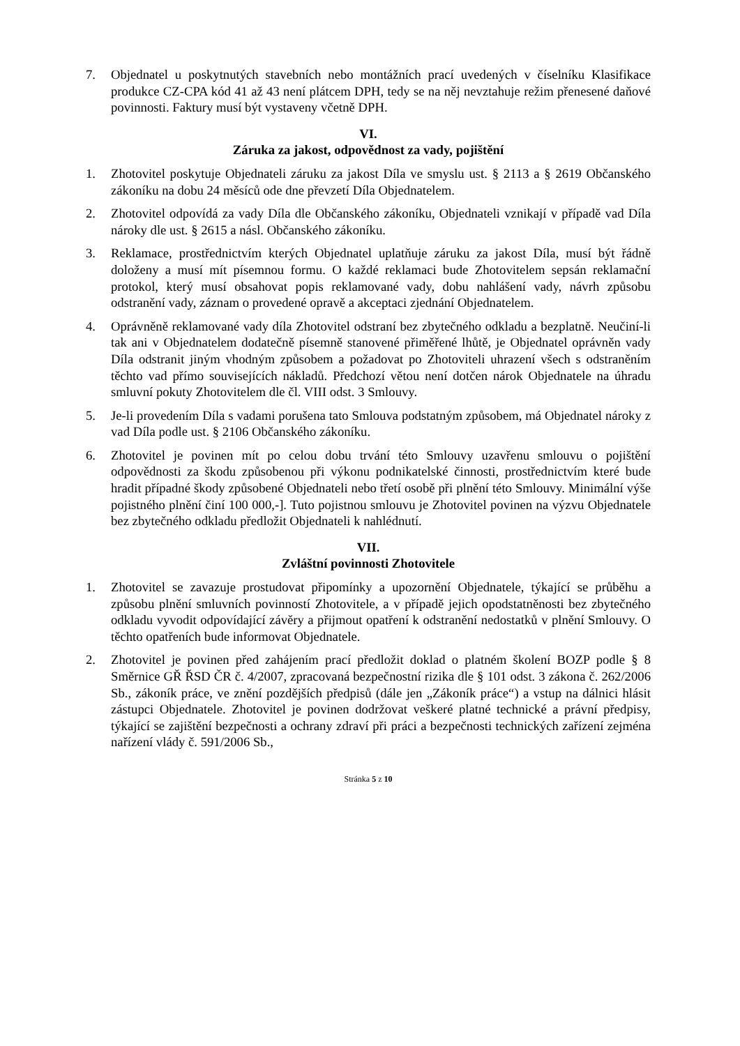7. Objednatel u poskytnutých stavebních nebo montážních prací uvedených v číselníku Klasifikace produkce CZ-CPA kód 41 až 43 není plátcem DPH, tedy se na něj nevztahuje režim přenesené daňové povinnosti. Faktury musí být vystaveny včetně DPH.
VI.
Záruka za jakost, odpovědnost za vady, pojištění
1. Zhotovitel poskytuje Objednateli záruku za jakost Díla ve smyslu ust. § 2113 a § 2619 Občanského zákoníku na dobu 24 měsíců ode dne převzetí Díla Objednatelem.
2. Zhotovitel odpovídá za vady Díla dle Občanského zákoníku, Objednateli vznikají v případě vad Díla nároky dle ust. § 2615 a násl. Občanského zákoníku.
3. Reklamace, prostřednictvím kterých Objednatel uplatňuje záruku za jakost Díla, musí být řádně doloženy a musí mít písemnou formu. O každé reklamaci bude Zhotovitelem sepsán reklamační protokol, který musí obsahovat popis reklamované vady, dobu nahlášení vady, návrh způsobu odstranění vady, záznam o provedené opravě a akceptaci zjednání Objednatelem.
4. Oprávněně reklamované vady díla Zhotovitel odstraní bez zbytečného odkladu a bezplatně. Neučiní-li tak ani v Objednatelem dodatečně písemně stanovené přiměřené lhůtě, je Objednatel oprávněn vady Díla odstranit jiným vhodným způsobem a požadovat po Zhotoviteli uhrazení všech s odstraněním těchto vad přímo souvisejících nákladů. Předchozí větou není dotčen nárok Objednatele na úhradu smluvní pokuty Zhotovitelem dle čl. VIII odst. 3 Smlouvy.
5. Je-li provedením Díla s vadami porušena tato Smlouva podstatným způsobem, má Objednatel nároky z vad Díla podle ust. § 2106 Občanského zákoníku.
6. Zhotovitel je povinen mít po celou dobu trvání této Smlouvy uzavřenu smlouvu o pojištění odpovědnosti za škodu způsobenou při výkonu podnikatelské činnosti, prostřednictvím které bude hradit případné škody způsobené Objednateli nebo třetí osobě při plnění této Smlouvy. Minimální výše pojistného plnění činí 100 000,-]. Tuto pojistnou smlouvu je Zhotovitel povinen na výzvu Objednatele bez zbytečného odkladu předložit Objednateli k nahlédnutí.
VII.
Zvláštní povinnosti Zhotovitele
1. Zhotovitel se zavazuje prostudovat připomínky a upozornění Objednatele, týkající se průběhu a způsobu plnění smluvních povinností Zhotovitele, a v případě jejich opodstatněnosti bez zbytečného odkladu vyvodit odpovídající závěry a přijmout opatření k odstranění nedostatků v plnění Smlouvy. O těchto opatřeních bude informovat Objednatele.
2. Zhotovitel je povinen před zahájením prací předložit doklad o platném školení BOZP podle § 8 Směrnice GŘ ŘSD ČR č. 4/2007, zpracovaná bezpečnostní rizika dle § 101 odst. 3 zákona č. 262/2006 Sb., zákoník práce, ve znění pozdějších předpisů (dále jen „Zákoník práce“) a vstup na dálnici hlásit zástupci Objednatele. Zhotovitel je povinen dodržovat veškeré platné technické a právní předpisy, týkající se zajištění bezpečnosti a ochrany zdraví při práci a bezpečnosti technických zařízení zejména nařízení vlády č. 591/2006 Sb.,
Stránka 5 z 10